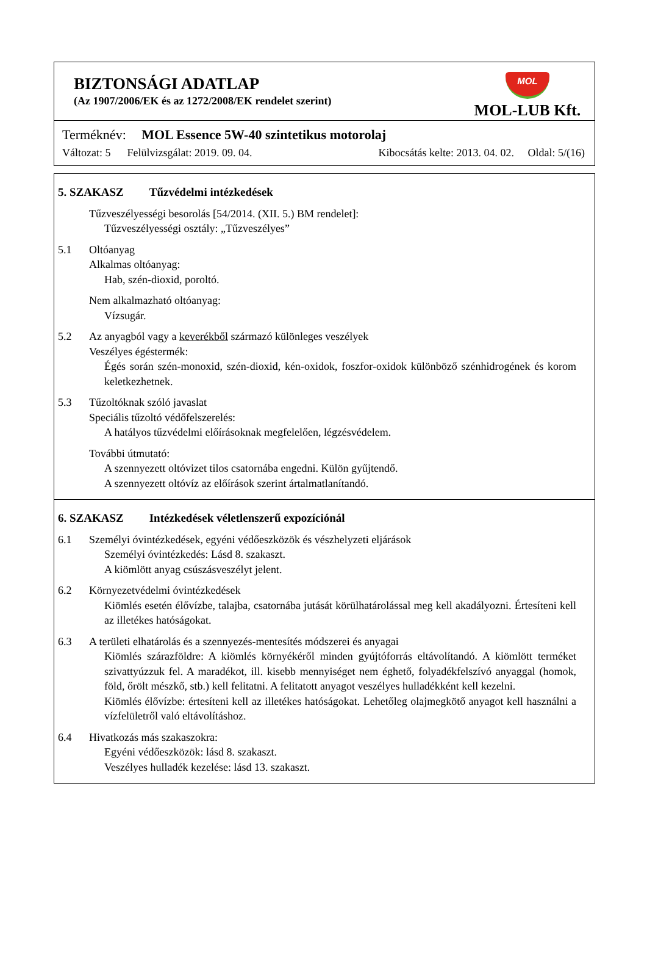BIZTONSÁGI ADATLAP
(Az 1907/2006/EK és az 1272/2008/EK rendelet szerint)
MOL
MOL-LUB Kft.
Terméknév: MOL Essence 5W-40 szintetikus motorolaj
Változat: 5 Felülvizsgálat: 2019. 09. 04. Kibocsátás kelte: 2013. 04. 02. Oldal: 5/(16)
5. SZAKASZ Tűzvédelmi intézkedések
Tűzveszélyességi besorolás [54/2014. (XII. 5.) BM rendelet]:
Tűzveszélyességi osztály: „Tűzveszélyes”
5.1 Oltóanyag
Alkalmas oltóanyag:
Hab, szén-dioxid, poroltó.
Nem alkalmazható oltóanyag:
Vízsugár.
5.2 Az anyagból vagy a keverékből származó különleges veszélyek
Veszélyes égéstermék:
Égés során szén-monoxid, szén-dioxid, kén-oxidok, foszfor-oxidok különböző szénhidrogének és korom keletkezhetnek.
5.3 Tűzoltóknak szóló javaslat
Speciális tűzoltó védőfelszerelés:
A hatályos tűzvédelmi előírásoknak megfelelően, légzésvédelem.
További útmutató:
A szennyezett oltóvizet tilos csatornába engedni. Külön gyűjtendő.
A szennyezett oltóvíz az előírások szerint ártalmatlanítandó.
6. SZAKASZ Intézkedések véletlenszerű expozíciónál
6.1 Személyi óvintézkedések, egyéni védőeszközök és vészhelyzeti eljárások
Személyi óvintézkedés: Lásd 8. szakaszt.
A kiömlött anyag csúszásveszélyt jelent.
6.2 Környezetvédelmi óvintézkedések
Kiömlés esetén élővízbe, talajba, csatornába jutását körülhatárolással meg kell akadályozni. Értesíteni kell az illetékes hatóságokat.
6.3 A területi elhatárolás és a szennyezés-mentesítés módszerei és anyagai
Kiömlés szárazföldre: A kiömlés környékéről minden gyújtóforrás eltávolítandó. A kiömlött terméket szivattyúzzuk fel. A maradékot, ill. kisebb mennyiséget nem éghető, folyadékfelszívó anyaggal (homok, föld, őrölt mészkő, stb.) kell felitatni. A felitatott anyagot veszélyes hulladékként kell kezelni.
Kiömlés élővízbe: értesíteni kell az illetékes hatóságokat. Lehetőleg olajmegkötő anyagot kell használni a vízfelületről való eltávolításhoz.
6.4 Hivatkozás más szakaszokra:
Egyéni védőeszközök: lásd 8. szakaszt.
Veszélyes hulladék kezelése: lásd 13. szakaszt.